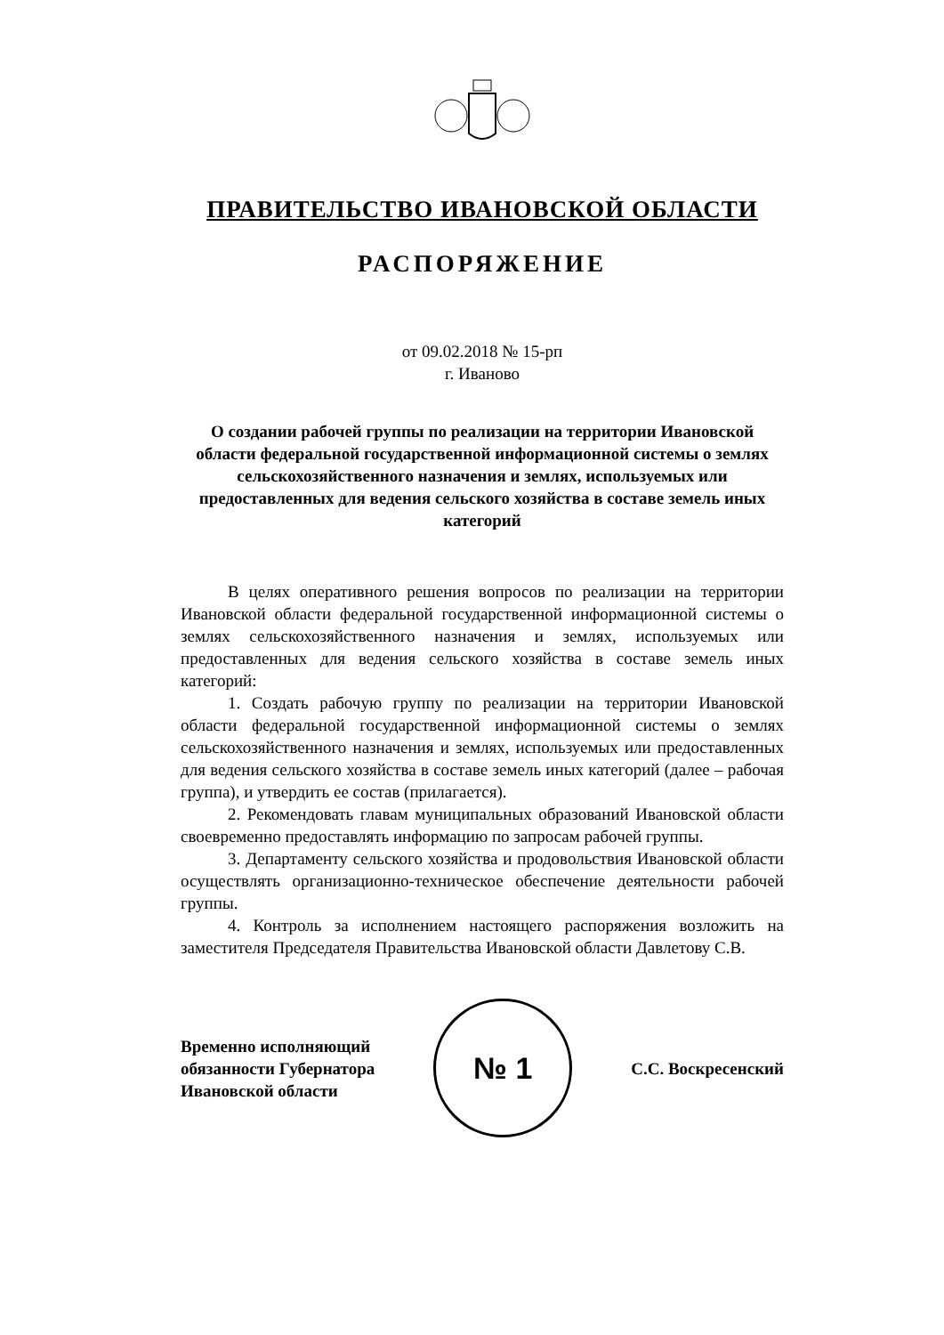ПРАВИТЕЛЬСТВО ИВАНОВСКОЙ ОБЛАСТИ
РАСПОРЯЖЕНИЕ
от 09.02.2018 № 15-рп
г. Иваново
О создании рабочей группы по реализации на территории Ивановской области федеральной государственной информационной системы о землях сельскохозяйственного назначения и землях, используемых или предоставленных для ведения сельского хозяйства в составе земель иных категорий
В целях оперативного решения вопросов по реализации на территории Ивановской области федеральной государственной информационной системы о землях сельскохозяйственного назначения и землях, используемых или предоставленных для ведения сельского хозяйства в составе земель иных категорий:
1. Создать рабочую группу по реализации на территории Ивановской области федеральной государственной информационной системы о землях сельскохозяйственного назначения и землях, используемых или предоставленных для ведения сельского хозяйства в составе земель иных категорий (далее – рабочая группа), и утвердить ее состав (прилагается).
2. Рекомендовать главам муниципальных образований Ивановской области своевременно предоставлять информацию по запросам рабочей группы.
3. Департаменту сельского хозяйства и продовольствия Ивановской области осуществлять организационно-техническое обеспечение деятельности рабочей группы.
4. Контроль за исполнением настоящего распоряжения возложить на заместителя Председателя Правительства Ивановской области Давлетову С.В.
Временно исполняющий
обязанности Губернатора
Ивановской области
№ 1
С.С. Воскресенский